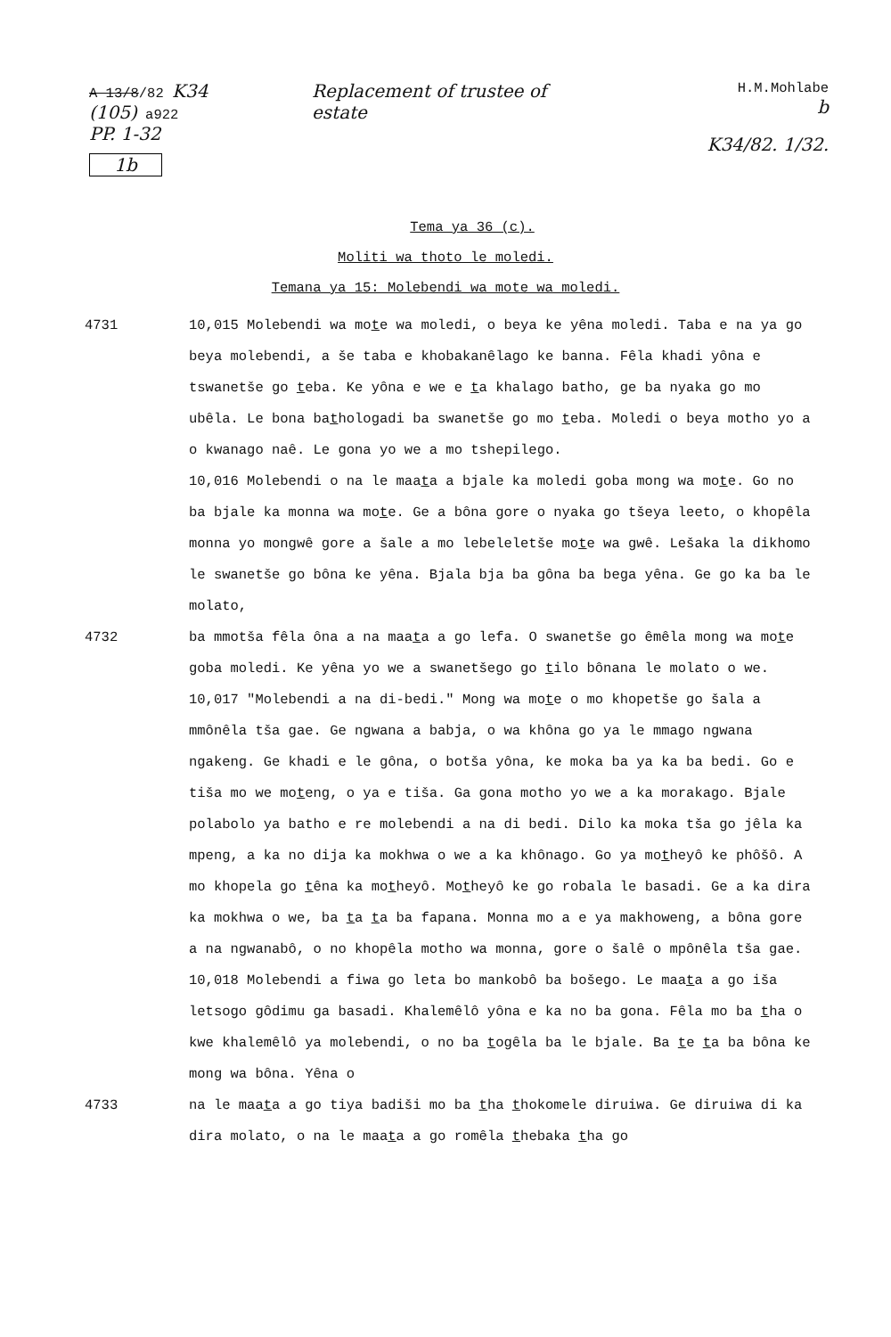A 13/8/82 K34
(105) a922
PP. 1-32
1b
Replacement of trustee of estate
H.M.Mohlabe
b
K34/82. 1/32.
Tema ya 36 (c).
Moliti wa thoto le moledi.
Temana ya 15: Molebendi wa mote wa moledi.
4731 10,015 Molebendi wa mote wa moledi, o beya ke yêna moledi. Taba e na ya go beya molebendi, a še taba e khobakanêlago ke banna. Fêla khadi yôna e tswanetše go teba. Ke yôna e we e ta khalago batho, ge ba nyaka go mo ubêla. Le bona bathologadi ba swanetše go mo teba. Moledi o beya motho yo a o kwanago naê. Le gona yo we a mo tshepilego.
10,016 Molebendi o na le maata a bjale ka moledi goba mong wa mote. Go no ba bjale ka monna wa mote. Ge a bôna gore o nyaka go tšeya leeto, o khopêla monna yo mongwê gore a šale a mo lebeleletše mote wa gwê. Lešaka la dikhomo le swanetše go bôna ke yêna. Bjala bja ba gôna ba bega yêna. Ge go ka ba le molato,
4732 ba mmotša fêla ôna a na maata a go lefa. O swanetše go êmêla mong wa mote goba moledi. Ke yêna yo we a swanetšego go tilo bônana le molato o we.
10,017 "Molebendi a na di-bedi." Mong wa mote o mo khopetše go šala a mmônêla tša gae. Ge ngwana a babja, o wa khôna go ya le mmago ngwana ngakeng. Ge khadi e le gôna, o botša yôna, ke moka ba ya ka ba bedi. Go e tiša mo we moteng, o ya e tiša. Ga gona motho yo we a ka morakago. Bjale polabolo ya batho e re molebendi a na di bedi. Dilo ka moka tša go jêla ka mpeng, a ka no dija ka mokhwa o we a ka khônago. Go ya motheyô ke phôšô. A mo khopela go têna ka motheyô. Motheyô ke go robala le basadi. Ge a ka dira ka mokhwa o we, ba ta ta ba fapana. Monna mo a e ya makhoweng, a bôna gore a na ngwanabô, o no khopêla motho wa monna, gore o šalê o mpônêla tša gae.
10,018 Molebendi a fiwa go leta bo mankobô ba bošego. Le maata a go iša letsogo gôdimu ga basadi. Khalemêlô yôna e ka no ba gona. Fêla mo ba tha o kwe khalemêlô ya molebendi, o no ba togêla ba le bjale. Ba te ta ba bôna ke mong wa bôna. Yêna o
4733 na le maata a go tiya badiši mo ba tha thokomele diruiwa. Ge diruiwa di ka dira molato, o na le maata a go romêla thebaka tha go